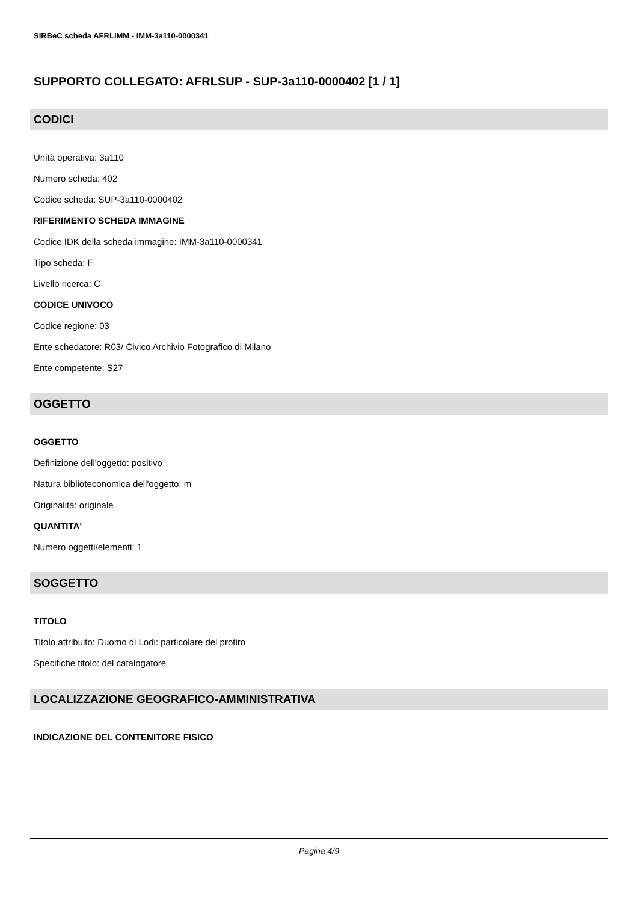SIRBeC scheda AFRLIMM - IMM-3a110-0000341
SUPPORTO COLLEGATO: AFRLSUP - SUP-3a110-0000402 [1 / 1]
CODICI
Unità operativa: 3a110
Numero scheda: 402
Codice scheda: SUP-3a110-0000402
RIFERIMENTO SCHEDA IMMAGINE
Codice IDK della scheda immagine: IMM-3a110-0000341
Tipo scheda: F
Livello ricerca: C
CODICE UNIVOCO
Codice regione: 03
Ente schedatore: R03/ Civico Archivio Fotografico di Milano
Ente competente: S27
OGGETTO
OGGETTO
Definizione dell'oggetto: positivo
Natura biblioteconomica dell'oggetto: m
Originalità: originale
QUANTITA'
Numero oggetti/elementi: 1
SOGGETTO
TITOLO
Titolo attribuito: Duomo di Lodi: particolare del protiro
Specifiche titolo: del catalogatore
LOCALIZZAZIONE GEOGRAFICO-AMMINISTRATIVA
INDICAZIONE DEL CONTENITORE FISICO
Pagina 4/9